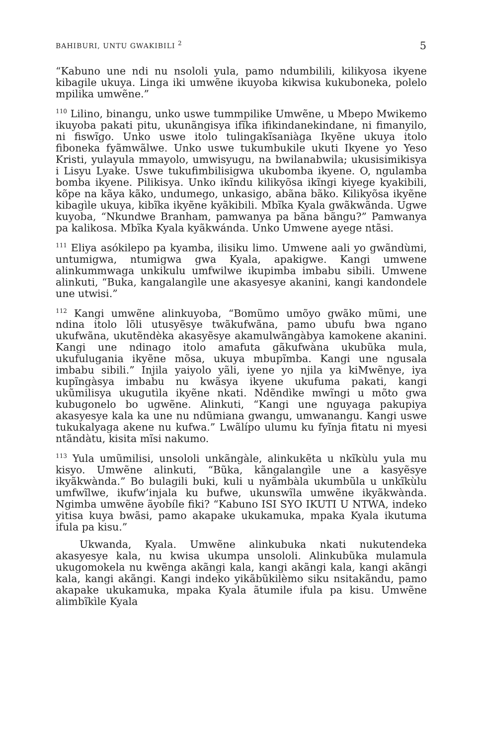BAHIBURI, UNTU GWAKIBILI <sup>2</sup> 5
“Kabuno une ndi nu nsololi yula, pamo ndumbilili, kilikyosa ikyene kibagile ukuya. Linga iki umwẽne ikuyoba kikwisa kukuboneka, polelo mpilika umwẽne.”
<sup>110</sup> Lilino, binangu, unko uswe tummpilike Umwẽne, u Mbepo Mwikemo ikuyoba pakati pitu, ukunãngisya ifĩka ifikindanekindane, ni fimanyilo, ni fiswĩgo. Unko uswe itolo tulingakĩsaniàga Ikyẽne ukuya itolo fiboneka fyãmwãlwe. Unko uswe tukumbukile ukuti Ikyene yo Yeso Kristi, yulayula mmayolo, umwisyugu, na bwilanabwila; ukusisimikisya i Lisyu Lyake. Uswe tukufimbilisigwa ukubomba ikyene. O, ngulamba bomba ikyene. Pilikisya. Unko ikĩndu kilikyõsa ikĩngi kiyege kyakibili, kõpe na kãya kãko, undumego, unkasigo, abãna bãko. Kilikyõsa ikyẽne kibagìle ukuya, kibĩka ikyẽne kyãkibili. Mbĩka Kyala gwãkwãnda. Ugwe kuyoba, “Nkundwe Branham, pamwanya pa bãna bãngu?” Pamwanya pa kalikosa. Mbĩka Kyala kyãkwánda. Unko Umwene ayege ntãsi.
<sup>111</sup> Eliya asókilepo pa kyamba, ilisiku limo. Umwene aali yo gwãndùmi, untumigwa, ntumigwa gwa Kyala, apakigwe. Kangi umwene alinkummwaga unkikulu umfwilwe ikupimba imbabu sibili. Umwene alinkuti, “Buka, kangalangìle une akasyesye akanini, kangi kandondele une utwisi.”
<sup>112</sup> Kangi umwẽne alinkuyoba, “Bomũmo umõyo gwãko mũmi, une ndina itolo lõli utusyẽsye twãkufwãna, pamo ubufu bwa ngano ukufwãna, ukutẽndèka akasyẽsye akamulwãngàbya kamokene akanini. Kangi une ndinago itolo amafuta gãkufwàna ukubũka mula, ukufulugania ikyẽne mõsa, ukuya mbupĩmba. Kangi une ngusala imbabu sibili.” Injila yaiyolo yãli, iyene yo njila ya kiMwẽnye, iya kupĩngàsya imbabu nu kwãsya ikyene ukufuma pakati, kangi ukũmilisya ukugutìla ikyẽne nkati. Ndẽndìke mwĩngi u mõto gwa kubugonelo bo ugwẽne. Alinkuti, “Kangi une nguyaga pakupiya akasyesye kala ka une nu ndũmiana gwangu, umwanangu. Kangi uswe tukukalyaga akene nu kufwa.” Lwãlípo ulumu ku fyĩnja fitatu ni myesi ntãndàtu, kisita mĩsi nakumo.
<sup>113</sup> Yula umũmilisi, unsololi unkãngàle, alinkukẽta u nkĩkùlu yula mu kisyo. Umwẽne alinkuti, “Bũka, kãngalangìle une a kasyẽsye ikyãkwànda.” Bo bulagili buki, kuli u nyãmbàla ukumbũla u unkĩkùlu umfwĩlwe, ikufw’injala ku bufwe, ukunswĩla umwẽne ikyãkwànda. Ngimba umwẽne ãyobíle fiki? “Kabuno ISI SYO IKUTI U NTWA, indeko yitisa kuya bwãsi, pamo akapake ukukamuka, mpaka Kyala ikutuma ifula pa kisu.”
Ukwanda, Kyala. Umwẽne alinkubuka nkati nukutendeka akasyesye kala, nu kwisa ukumpa unsololi. Alinkubũka mulamula ukugomokela nu kwẽnga akãngi kala, kangi akãngi kala, kangi akãngi kala, kangi akãngi. Kangi indeko yikãbũkilèmo siku nsitakãndu, pamo akapake ukukamuka, mpaka Kyala ãtumile ifula pa kisu. Umwẽne alimbĩkìle Kyala